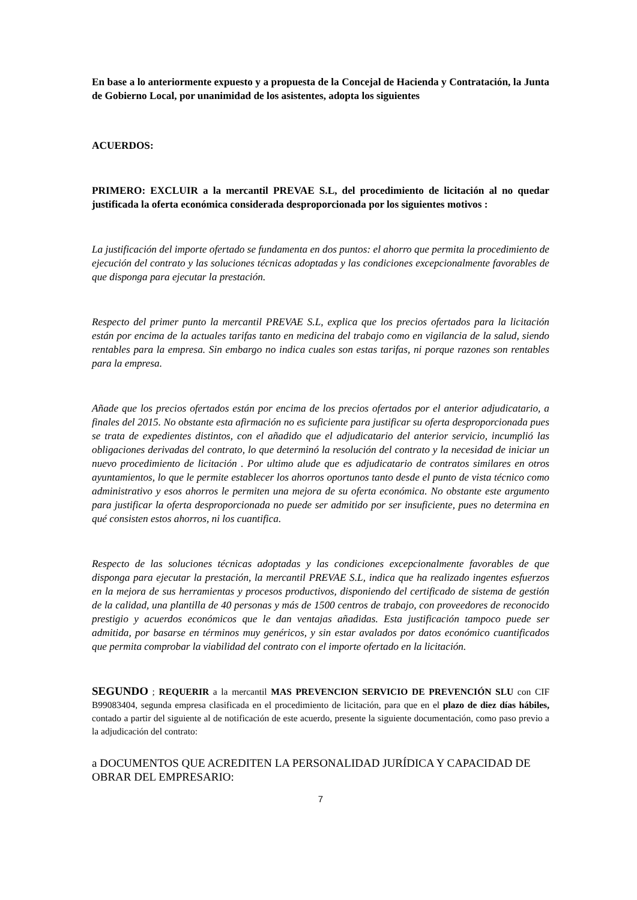En base a lo anteriormente expuesto y a propuesta de la Concejal de Hacienda y Contratación, la Junta de Gobierno Local, por unanimidad de los asistentes, adopta los siguientes
ACUERDOS:
PRIMERO: EXCLUIR a la mercantil PREVAE S.L, del procedimiento de licitación al no quedar justificada la oferta económica considerada desproporcionada por los siguientes motivos :
La justificación del importe ofertado se fundamenta en dos puntos: el ahorro que permita la procedimiento de ejecución del contrato y las soluciones técnicas adoptadas y las condiciones excepcionalmente favorables de que disponga para ejecutar la prestación.
Respecto del primer punto la mercantil PREVAE S.L, explica que los precios ofertados para la licitación están por encima de la actuales tarifas tanto en medicina del trabajo como en vigilancia de la salud, siendo rentables para la empresa. Sin embargo no indica cuales son estas tarifas, ni porque razones son rentables para la empresa.
Añade que los precios ofertados están por encima de los precios ofertados por el anterior adjudicatario, a finales del 2015. No obstante esta afirmación no es suficiente para justificar su oferta desproporcionada pues se trata de expedientes distintos, con el añadido que el adjudicatario del anterior servicio, incumplió las obligaciones derivadas del contrato, lo que determinó la resolución del contrato y la necesidad de iniciar un nuevo procedimiento de licitación . Por ultimo alude que es adjudicatario de contratos similares en otros ayuntamientos, lo que le permite establecer los ahorros oportunos tanto desde el punto de vista técnico como administrativo y esos ahorros le permiten una mejora de su oferta económica. No obstante este argumento para justificar la oferta desproporcionada no puede ser admitido por ser insuficiente, pues no determina en qué consisten estos ahorros, ni los cuantifica.
Respecto de las soluciones técnicas adoptadas y las condiciones excepcionalmente favorables de que disponga para ejecutar la prestación, la mercantil PREVAE S.L, indica que ha realizado ingentes esfuerzos en la mejora de sus herramientas y procesos productivos, disponiendo del certificado de sistema de gestión de la calidad, una plantilla de 40 personas y más de 1500 centros de trabajo, con proveedores de reconocido prestigio y acuerdos económicos que le dan ventajas añadidas. Esta justificación tampoco puede ser admitida, por basarse en términos muy genéricos, y sin estar avalados por datos económico cuantificados que permita comprobar la viabilidad del contrato con el importe ofertado en la licitación.
SEGUNDO ; REQUERIR a la mercantil MAS PREVENCION SERVICIO DE PREVENCIÓN SLU con CIF B99083404, segunda empresa clasificada en el procedimiento de licitación, para que en el plazo de diez días hábiles, contado a partir del siguiente al de notificación de este acuerdo, presente la siguiente documentación, como paso previo a la adjudicación del contrato:
a DOCUMENTOS QUE ACREDITEN LA PERSONALIDAD JURÍDICA Y CAPACIDAD DE OBRAR DEL EMPRESARIO:
7